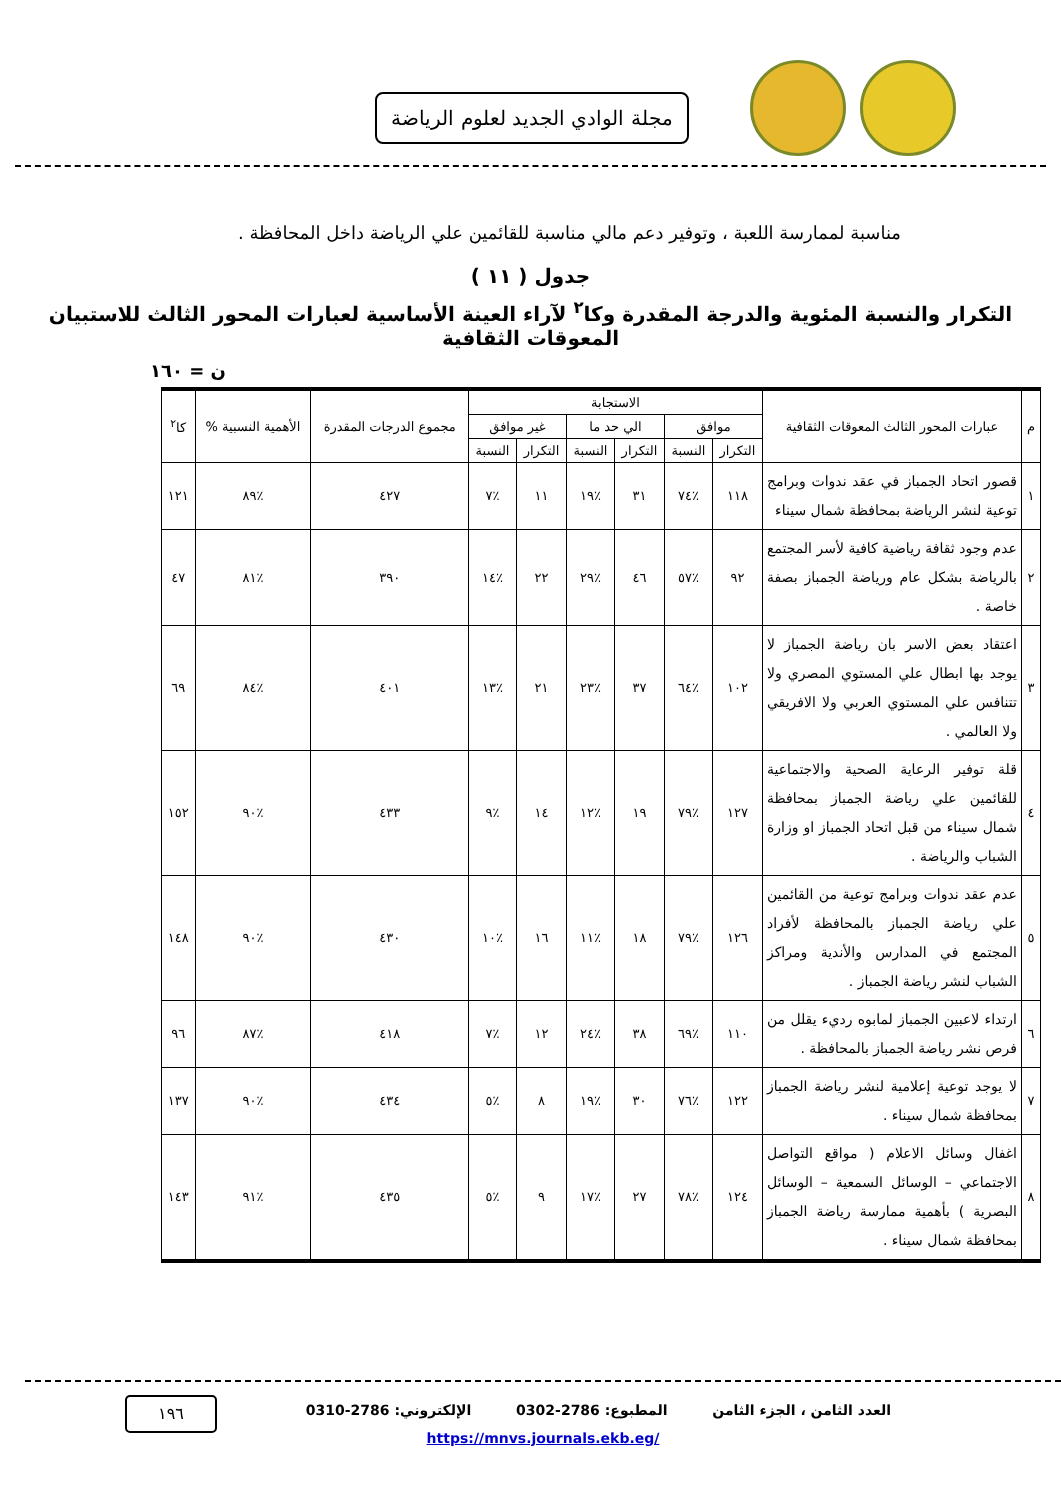مجلة الوادي الجديد لعلوم الرياضة
مناسبة لممارسة اللعبة ، وتوفير دعم مالي مناسبة للقائمين علي الرياضة داخل المحافظة .
جدول ( ١١ )
التكرار والنسبة المئوية والدرجة المقدرة وكا<sup>٢</sup> لآراء العينة الأساسية لعبارات المحور الثالث للاستبيان المعوقات الثقافية
ن = ١٦٠
| م | عبارات المحور الثالث المعوقات الثقافية | الاستجابة | | | | | | مجموع الدرجات المقدرة | الأهمية النسبية % | كا<sup>٢</sup> |
| --- | --- | --- | --- | --- | --- | --- | --- | --- | --- | --- |
| | | موافق | | الي حد ما | | غير موافق | | | | |
| | | التكرار | النسبة | التكرار | النسبة | التكرار | النسبة | | | |
| ١ | قصور اتحاد الجمباز في عقد ندوات وبرامج توعية لنشر الرياضة بمحافظة شمال سيناء | ١١٨ | ٪٧٤ | ٣١ | ٪١٩ | ١١ | ٪٧ | ٤٢٧ | ٪٨٩ | ١٢١ |
| ٢ | عدم وجود ثقافة رياضية كافية لأسر المجتمع بالرياضة بشكل عام ورياضة الجمباز بصفة خاصة . | ٩٢ | ٪٥٧ | ٤٦ | ٪٢٩ | ٢٢ | ٪١٤ | ٣٩٠ | ٪٨١ | ٤٧ |
| ٣ | اعتقاد بعض الاسر بان رياضة الجمباز لا يوجد بها ابطال علي المستوي المصري ولا تتنافس علي المستوي العربي ولا الافريقي ولا العالمي . | ١٠٢ | ٪٦٤ | ٣٧ | ٪٢٣ | ٢١ | ٪١٣ | ٤٠١ | ٪٨٤ | ٦٩ |
| ٤ | قلة توفير الرعاية الصحية والاجتماعية للقائمين علي رياضة الجمباز بمحافظة شمال سيناء من قبل اتحاد الجمباز او وزارة الشباب والرياضة . | ١٢٧ | ٪٧٩ | ١٩ | ٪١٢ | ١٤ | ٪٩ | ٤٣٣ | ٪٩٠ | ١٥٢ |
| ٥ | عدم عقد ندوات وبرامج توعية من القائمين علي رياضة الجمباز بالمحافظة لأفراد المجتمع في المدارس والأندية ومراكز الشباب لنشر رياضة الجمباز . | ١٢٦ | ٪٧٩ | ١٨ | ٪١١ | ١٦ | ٪١٠ | ٤٣٠ | ٪٩٠ | ١٤٨ |
| ٦ | ارتداء لاعبين الجمباز لمابوه رديء يقلل من فرص نشر رياضة الجمباز بالمحافظة . | ١١٠ | ٪٦٩ | ٣٨ | ٪٢٤ | ١٢ | ٪٧ | ٤١٨ | ٪٨٧ | ٩٦ |
| ٧ | لا يوجد توعية إعلامية لنشر رياضة الجمباز بمحافظة شمال سيناء . | ١٢٢ | ٪٧٦ | ٣٠ | ٪١٩ | ٨ | ٪٥ | ٤٣٤ | ٪٩٠ | ١٣٧ |
| ٨ | اغفال وسائل الاعلام ( مواقع التواصل الاجتماعي – الوسائل السمعية – الوسائل البصرية ) بأهمية ممارسة رياضة الجمباز بمحافظة شمال سيناء . | ١٢٤ | ٪٧٨ | ٢٧ | ٪١٧ | ٩ | ٪٥ | ٤٣٥ | ٪٩١ | ١٤٣ |
العدد الثامن ، الجزء الثامن المطبوع: 2786-0302 الإلكتروني: 2786-0310
https://mnvs.journals.ekb.eg/
١٩٦